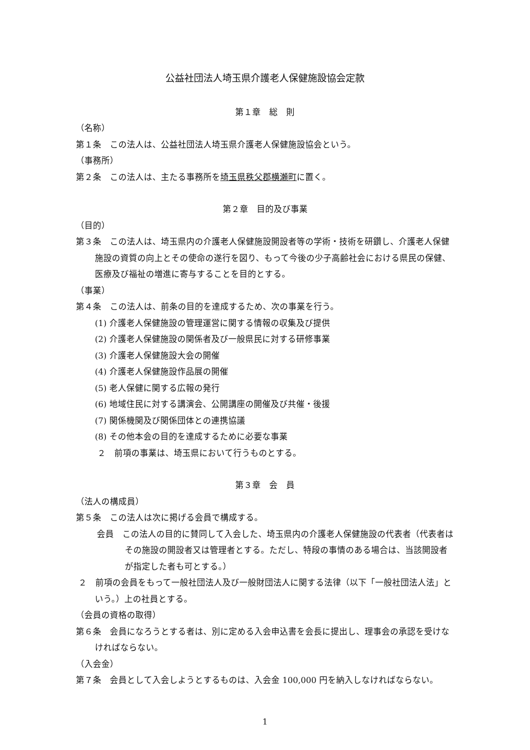公益社団法人埼玉県介護老人保健施設協会定款
第１章　総　則
（名称）
第１条　この法人は、公益社団法人埼玉県介護老人保健施設協会という。
（事務所）
第２条　この法人は、主たる事務所を埼玉県秩父郡横瀬町に置く。
第２章　目的及び事業
（目的）
第３条　この法人は、埼玉県内の介護老人保健施設開設者等の学術・技術を研鑽し、介護老人保健施設の資質の向上とその使命の遂行を図り、もって今後の少子高齢社会における県民の保健、医療及び福祉の増進に寄与することを目的とする。
（事業）
第４条　この法人は、前条の目的を達成するため、次の事業を行う。
(1) 介護老人保健施設の管理運営に関する情報の収集及び提供
(2) 介護老人保健施設の関係者及び一般県民に対する研修事業
(3) 介護老人保健施設大会の開催
(4) 介護老人保健施設作品展の開催
(5) 老人保健に関する広報の発行
(6) 地域住民に対する講演会、公開講座の開催及び共催・後援
(7) 関係機関及び関係団体との連携協議
(8) その他本会の目的を達成するために必要な事業
２　前項の事業は、埼玉県において行うものとする。
第３章　会　員
（法人の構成員）
第５条　この法人は次に掲げる会員で構成する。
会員　この法人の目的に賛同して入会した、埼玉県内の介護老人保健施設の代表者（代表者はその施設の開設者又は管理者とする。ただし、特段の事情のある場合は、当該開設者が指定した者も可とする。）
２　前項の会員をもって一般社団法人及び一般財団法人に関する法律（以下「一般社団法人法」という。）上の社員とする。
（会員の資格の取得）
第６条　会員になろうとする者は、別に定める入会申込書を会長に提出し、理事会の承認を受けなければならない。
（入会金）
第７条　会員として入会しようとするものは、入会金 100,000 円を納入しなければならない。
1